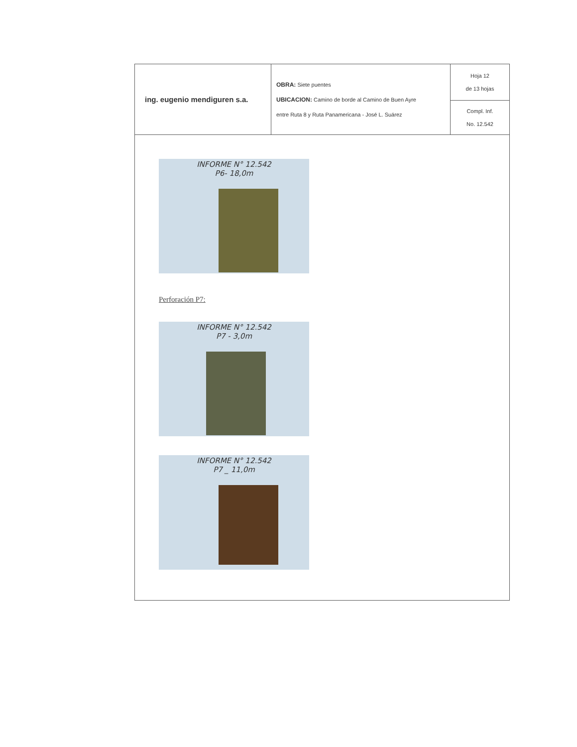| ing. eugenio mendiguren s.a. | OBRA: Siete puentes UBICACION: Camino de borde al Camino de Buen Ayre entre Ruta 8 y Ruta Panamericana - José L. Suárez | Hoja 12 de 13 hojas |
| | | Compl. Inf. No. 12.542 |
INFORME N° 12.542
P6- 18,0m
Perforación P7:
INFORME N° 12.542
P7 - 3,0m
INFORME N° 12.542
P7 _ 11,0m